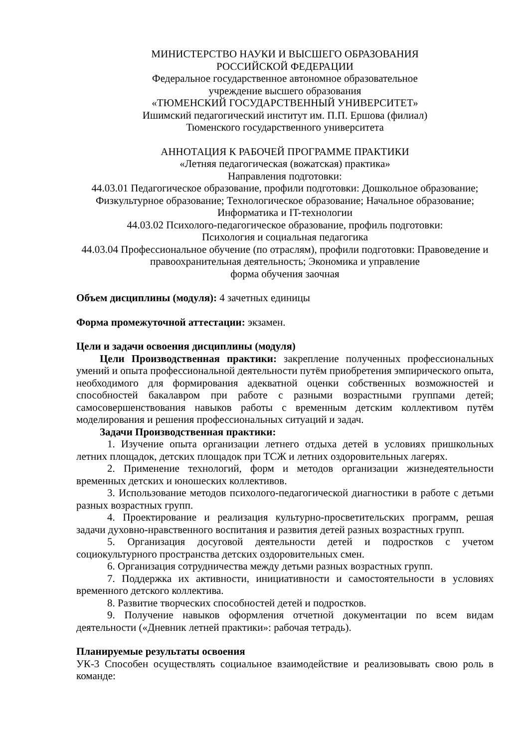МИНИСТЕРСТВО НАУКИ И ВЫСШЕГО ОБРАЗОВАНИЯ
РОССИЙСКОЙ ФЕДЕРАЦИИ
Федеральное государственное автономное образовательное
учреждение высшего образования
«ТЮМЕНСКИЙ ГОСУДАРСТВЕННЫЙ УНИВЕРСИТЕТ»
Ишимский педагогический институт им. П.П. Ершова (филиал)
Тюменского государственного университета
АННОТАЦИЯ К РАБОЧЕЙ ПРОГРАММЕ ПРАКТИКИ
«Летняя педагогическая (вожатская) практика»
Направления подготовки:
44.03.01 Педагогическое образование, профили подготовки: Дошкольное образование; Физкультурное образование; Технологическое образование; Начальное образование; Информатика и IT-технологии
44.03.02 Психолого-педагогическое образование, профиль подготовки:
Психология и социальная педагогика
44.03.04 Профессиональное обучение (по отраслям), профили подготовки: Правоведение и правоохранительная деятельность; Экономика и управление
форма обучения заочная
Объем дисциплины (модуля): 4 зачетных единицы
Форма промежуточной аттестации: экзамен.
Цели и задачи освоения дисциплины (модуля)
Цели Производственная практики: закрепление полученных профессиональных умений и опыта профессиональной деятельности путём приобретения эмпирического опыта, необходимого для формирования адекватной оценки собственных возможностей и способностей бакалавром при работе с разными возрастными группами детей; самосовершенствования навыков работы с временным детским коллективом путём моделирования и решения профессиональных ситуаций и задач.
Задачи Производственная практики:
1. Изучение опыта организации летнего отдыха детей в условиях пришкольных летних площадок, детских площадок при ТСЖ и летних оздоровительных лагерях.
2. Применение технологий, форм и методов организации жизнедеятельности временных детских и юношеских коллективов.
3. Использование методов психолого-педагогической диагностики в работе с детьми разных возрастных групп.
4. Проектирование и реализация культурно-просветительских программ, решая задачи духовно-нравственного воспитания и развития детей разных возрастных групп.
5. Организация досуговой деятельности детей и подростков с учетом социокультурного пространства детских оздоровительных смен.
6. Организация сотрудничества между детьми разных возрастных групп.
7. Поддержка их активности, инициативности и самостоятельности в условиях временного детского коллектива.
8. Развитие творческих способностей детей и подростков.
9. Получение навыков оформления отчетной документации по всем видам деятельности («Дневник летней практики»: рабочая тетрадь).
Планируемые результаты освоения
УК-3 Способен осуществлять социальное взаимодействие и реализовывать свою роль в команде: